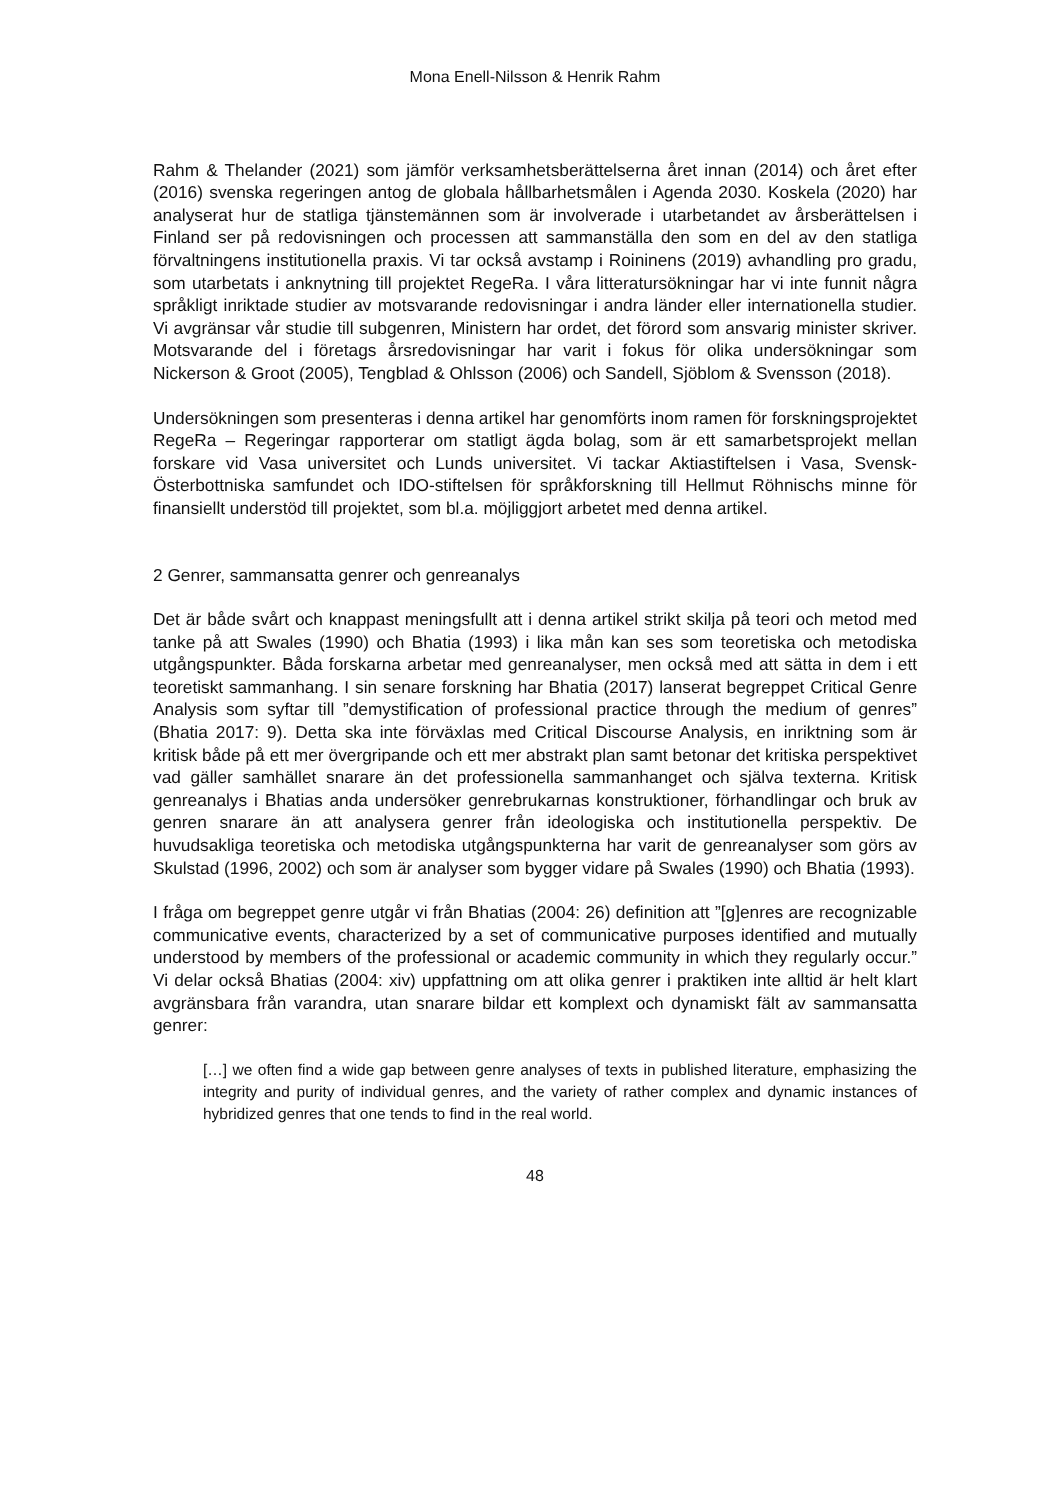Mona Enell-Nilsson & Henrik Rahm
Rahm & Thelander (2021) som jämför verksamhetsberättelserna året innan (2014) och året efter (2016) svenska regeringen antog de globala hållbarhetsmålen i Agenda 2030. Koskela (2020) har analyserat hur de statliga tjänstemännen som är involverade i utarbetandet av årsberättelsen i Finland ser på redovisningen och processen att sammanställa den som en del av den statliga förvaltningens institutionella praxis. Vi tar också avstamp i Roininens (2019) avhandling pro gradu, som utarbetats i anknytning till projektet RegeRa. I våra litteratursökningar har vi inte funnit några språkligt inriktade studier av motsvarande redovisningar i andra länder eller internationella studier. Vi avgränsar vår studie till subgenren, Ministern har ordet, det förord som ansvarig minister skriver. Motsvarande del i företags årsredovisningar har varit i fokus för olika undersökningar som Nickerson & Groot (2005), Tengblad & Ohlsson (2006) och Sandell, Sjöblom & Svensson (2018).
Undersökningen som presenteras i denna artikel har genomförts inom ramen för forskningsprojektet RegeRa – Regeringar rapporterar om statligt ägda bolag, som är ett samarbetsprojekt mellan forskare vid Vasa universitet och Lunds universitet. Vi tackar Aktiastiftelsen i Vasa, Svensk-Österbottniska samfundet och IDO-stiftelsen för språkforskning till Hellmut Röhnischs minne för finansiellt understöd till projektet, som bl.a. möjliggjort arbetet med denna artikel.
2 Genrer, sammansatta genrer och genreanalys
Det är både svårt och knappast meningsfullt att i denna artikel strikt skilja på teori och metod med tanke på att Swales (1990) och Bhatia (1993) i lika mån kan ses som teoretiska och metodiska utgångspunkter. Båda forskarna arbetar med genreanalyser, men också med att sätta in dem i ett teoretiskt sammanhang. I sin senare forskning har Bhatia (2017) lanserat begreppet Critical Genre Analysis som syftar till ”demystification of professional practice through the medium of genres” (Bhatia 2017: 9). Detta ska inte förväxlas med Critical Discourse Analysis, en inriktning som är kritisk både på ett mer övergripande och ett mer abstrakt plan samt betonar det kritiska perspektivet vad gäller samhället snarare än det professionella sammanhanget och själva texterna. Kritisk genreanalys i Bhatias anda undersöker genrebrukarnas konstruktioner, förhandlingar och bruk av genren snarare än att analysera genrer från ideologiska och institutionella perspektiv. De huvudsakliga teoretiska och metodiska utgångspunkterna har varit de genreanalyser som görs av Skulstad (1996, 2002) och som är analyser som bygger vidare på Swales (1990) och Bhatia (1993).
I fråga om begreppet genre utgår vi från Bhatias (2004: 26) definition att ”[g]enres are recognizable communicative events, characterized by a set of communicative purposes identified and mutually understood by members of the professional or academic community in which they regularly occur.” Vi delar också Bhatias (2004: xiv) uppfattning om att olika genrer i praktiken inte alltid är helt klart avgränsbara från varandra, utan snarare bildar ett komplext och dynamiskt fält av sammansatta genrer:
[…] we often find a wide gap between genre analyses of texts in published literature, emphasizing the integrity and purity of individual genres, and the variety of rather complex and dynamic instances of hybridized genres that one tends to find in the real world.
48